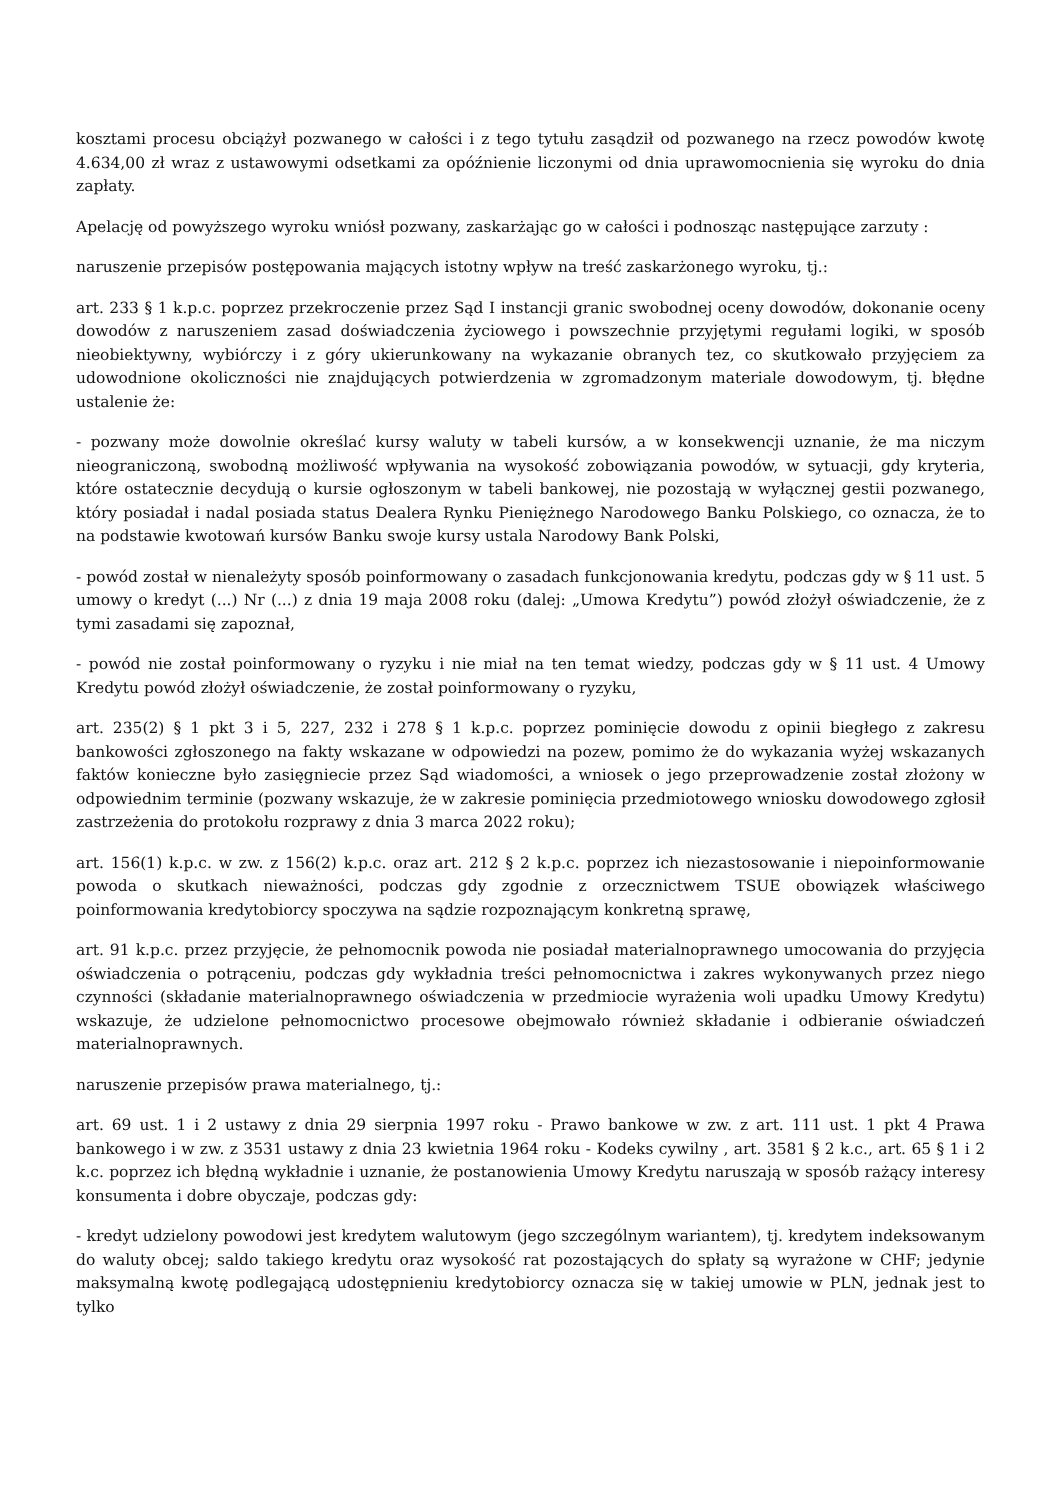kosztami procesu obciążył pozwanego w całości i z tego tytułu zasądził od pozwanego na rzecz powodów kwotę 4.634,00 zł wraz z ustawowymi odsetkami za opóźnienie liczonymi od dnia uprawomocnienia się wyroku do dnia zapłaty.
Apelację od powyższego wyroku wniósł pozwany, zaskarżając go w całości i podnosząc następujące zarzuty :
naruszenie przepisów postępowania mających istotny wpływ na treść zaskarżonego wyroku, tj.:
art. 233 § 1 k.p.c. poprzez przekroczenie przez Sąd I instancji granic swobodnej oceny dowodów, dokonanie oceny dowodów z naruszeniem zasad doświadczenia życiowego i powszechnie przyjętymi regułami logiki, w sposób nieobiektywny, wybiórczy i z góry ukierunkowany na wykazanie obranych tez, co skutkowało przyjęciem za udowodnione okoliczności nie znajdujących potwierdzenia w zgromadzonym materiale dowodowym, tj. błędne ustalenie że:
- pozwany może dowolnie określać kursy waluty w tabeli kursów, a w konsekwencji uznanie, że ma niczym nieograniczoną, swobodną możliwość wpływania na wysokość zobowiązania powodów, w sytuacji, gdy kryteria, które ostatecznie decydują o kursie ogłoszonym w tabeli bankowej, nie pozostają w wyłącznej gestii pozwanego, który posiadał i nadal posiada status Dealera Rynku Pieniężnego Narodowego Banku Polskiego, co oznacza, że to na podstawie kwotowań kursów Banku swoje kursy ustala Narodowy Bank Polski,
- powód został w nienależyty sposób poinformowany o zasadach funkcjonowania kredytu, podczas gdy w § 11 ust. 5 umowy o kredyt (...) Nr (...) z dnia 19 maja 2008 roku (dalej: „Umowa Kredytu”) powód złożył oświadczenie, że z tymi zasadami się zapoznał,
- powód nie został poinformowany o ryzyku i nie miał na ten temat wiedzy, podczas gdy w § 11 ust. 4 Umowy Kredytu powód złożył oświadczenie, że został poinformowany o ryzyku,
art. 235(2) § 1 pkt 3 i 5, 227, 232 i 278 § 1 k.p.c. poprzez pominięcie dowodu z opinii biegłego z zakresu bankowości zgłoszonego na fakty wskazane w odpowiedzi na pozew, pomimo że do wykazania wyżej wskazanych faktów konieczne było zasięgniecie przez Sąd wiadomości, a wniosek o jego przeprowadzenie został złożony w odpowiednim terminie (pozwany wskazuje, że w zakresie pominięcia przedmiotowego wniosku dowodowego zgłosił zastrzeżenia do protokołu rozprawy z dnia 3 marca 2022 roku);
art. 156(1) k.p.c. w zw. z 156(2) k.p.c. oraz art. 212 § 2 k.p.c. poprzez ich niezastosowanie i niepoinformowanie powoda o skutkach nieważności, podczas gdy zgodnie z orzecznictwem TSUE obowiązek właściwego poinformowania kredytobiorcy spoczywa na sądzie rozpoznającym konkretną sprawę,
art. 91 k.p.c. przez przyjęcie, że pełnomocnik powoda nie posiadał materialnoprawnego umocowania do przyjęcia oświadczenia o potrąceniu, podczas gdy wykładnia treści pełnomocnictwa i zakres wykonywanych przez niego czynności (składanie materialnoprawnego oświadczenia w przedmiocie wyrażenia woli upadku Umowy Kredytu) wskazuje, że udzielone pełnomocnictwo procesowe obejmowało również składanie i odbieranie oświadczeń materialnoprawnych.
naruszenie przepisów prawa materialnego, tj.:
art. 69 ust. 1 i 2 ustawy z dnia 29 sierpnia 1997 roku - Prawo bankowe w zw. z art. 111 ust. 1 pkt 4 Prawa bankowego i w zw. z 3531 ustawy z dnia 23 kwietnia 1964 roku - Kodeks cywilny , art. 3581 § 2 k.c., art. 65 § 1 i 2 k.c. poprzez ich błędną wykładnie i uznanie, że postanowienia Umowy Kredytu naruszają w sposób rażący interesy konsumenta i dobre obyczaje, podczas gdy:
- kredyt udzielony powodowi jest kredytem walutowym (jego szczególnym wariantem), tj. kredytem indeksowanym do waluty obcej; saldo takiego kredytu oraz wysokość rat pozostających do spłaty są wyrażone w CHF; jedynie maksymalną kwotę podlegającą udostępnieniu kredytobiorcy oznacza się w takiej umowie w PLN, jednak jest to tylko